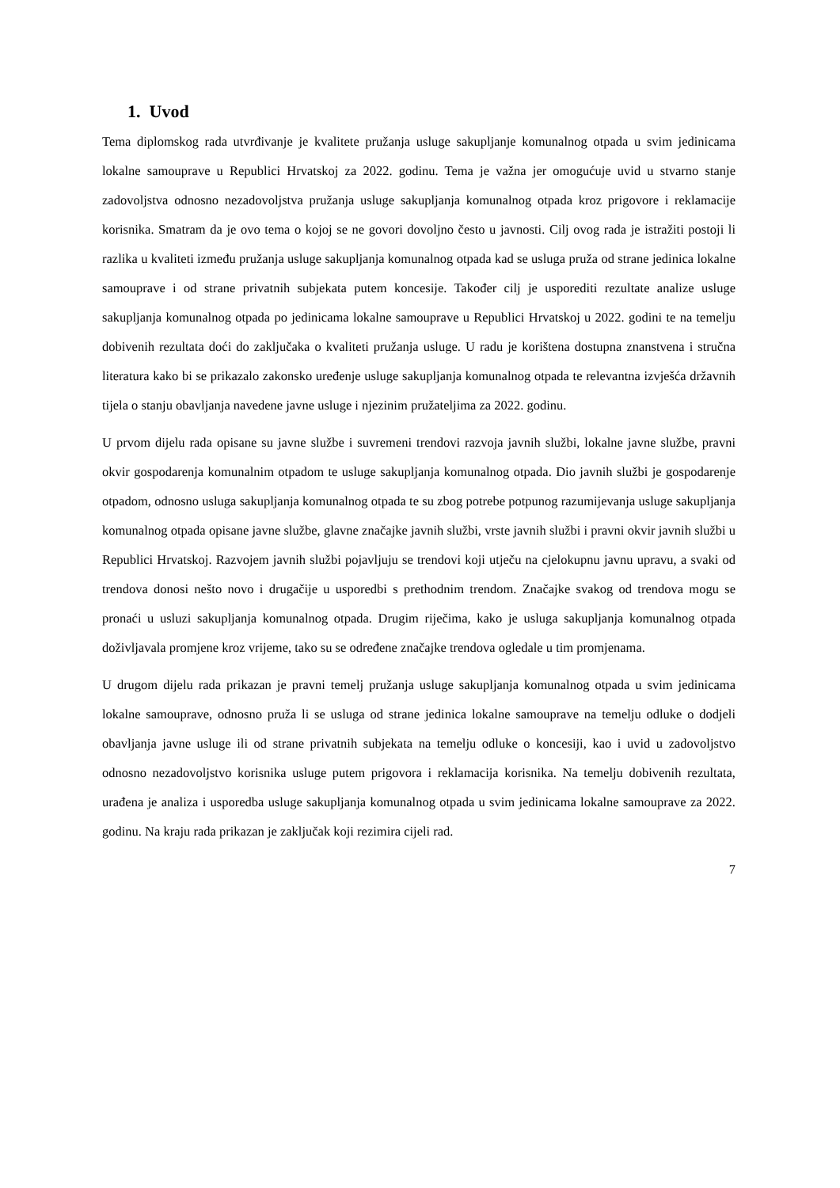1. Uvod
Tema diplomskog rada utvrđivanje je kvalitete pružanja usluge sakupljanje komunalnog otpada u svim jedinicama lokalne samouprave u Republici Hrvatskoj za 2022. godinu. Tema je važna jer omogućuje uvid u stvarno stanje zadovoljstva odnosno nezadovoljstva pružanja usluge sakupljanja komunalnog otpada kroz prigovore i reklamacije korisnika. Smatram da je ovo tema o kojoj se ne govori dovoljno često u javnosti. Cilj ovog rada je istražiti postoji li razlika u kvaliteti između pružanja usluge sakupljanja komunalnog otpada kad se usluga pruža od strane jedinica lokalne samouprave i od strane privatnih subjekata putem koncesije. Također cilj je usporediti rezultate analize usluge sakupljanja komunalnog otpada po jedinicama lokalne samouprave u Republici Hrvatskoj u 2022. godini te na temelju dobivenih rezultata doći do zaključaka o kvaliteti pružanja usluge. U radu je korištena dostupna znanstvena i stručna literatura kako bi se prikazalo zakonsko uređenje usluge sakupljanja komunalnog otpada te relevantna izvješća državnih tijela o stanju obavljanja navedene javne usluge i njezinim pružateljima za 2022. godinu.
U prvom dijelu rada opisane su javne službe i suvremeni trendovi razvoja javnih službi, lokalne javne službe, pravni okvir gospodarenja komunalnim otpadom te usluge sakupljanja komunalnog otpada. Dio javnih službi je gospodarenje otpadom, odnosno usluga sakupljanja komunalnog otpada te su zbog potrebe potpunog razumijevanja usluge sakupljanja komunalnog otpada opisane javne službe, glavne značajke javnih službi, vrste javnih službi i pravni okvir javnih službi u Republici Hrvatskoj. Razvojem javnih službi pojavljuju se trendovi koji utječu na cjelokupnu javnu upravu, a svaki od trendova donosi nešto novo i drugačije u usporedbi s prethodnim trendom. Značajke svakog od trendova mogu se pronaći u usluzi sakupljanja komunalnog otpada. Drugim riječima, kako je usluga sakupljanja komunalnog otpada doživljavala promjene kroz vrijeme, tako su se određene značajke trendova ogledale u tim promjenama.
U drugom dijelu rada prikazan je pravni temelj pružanja usluge sakupljanja komunalnog otpada u svim jedinicama lokalne samouprave, odnosno pruža li se usluga od strane jedinica lokalne samouprave na temelju odluke o dodjeli obavljanja javne usluge ili od strane privatnih subjekata na temelju odluke o koncesiji, kao i uvid u zadovoljstvo odnosno nezadovoljstvo korisnika usluge putem prigovora i reklamacija korisnika. Na temelju dobivenih rezultata, urađena je analiza i usporedba usluge sakupljanja komunalnog otpada u svim jedinicama lokalne samouprave za 2022. godinu. Na kraju rada prikazan je zaključak koji rezimira cijeli rad.
7